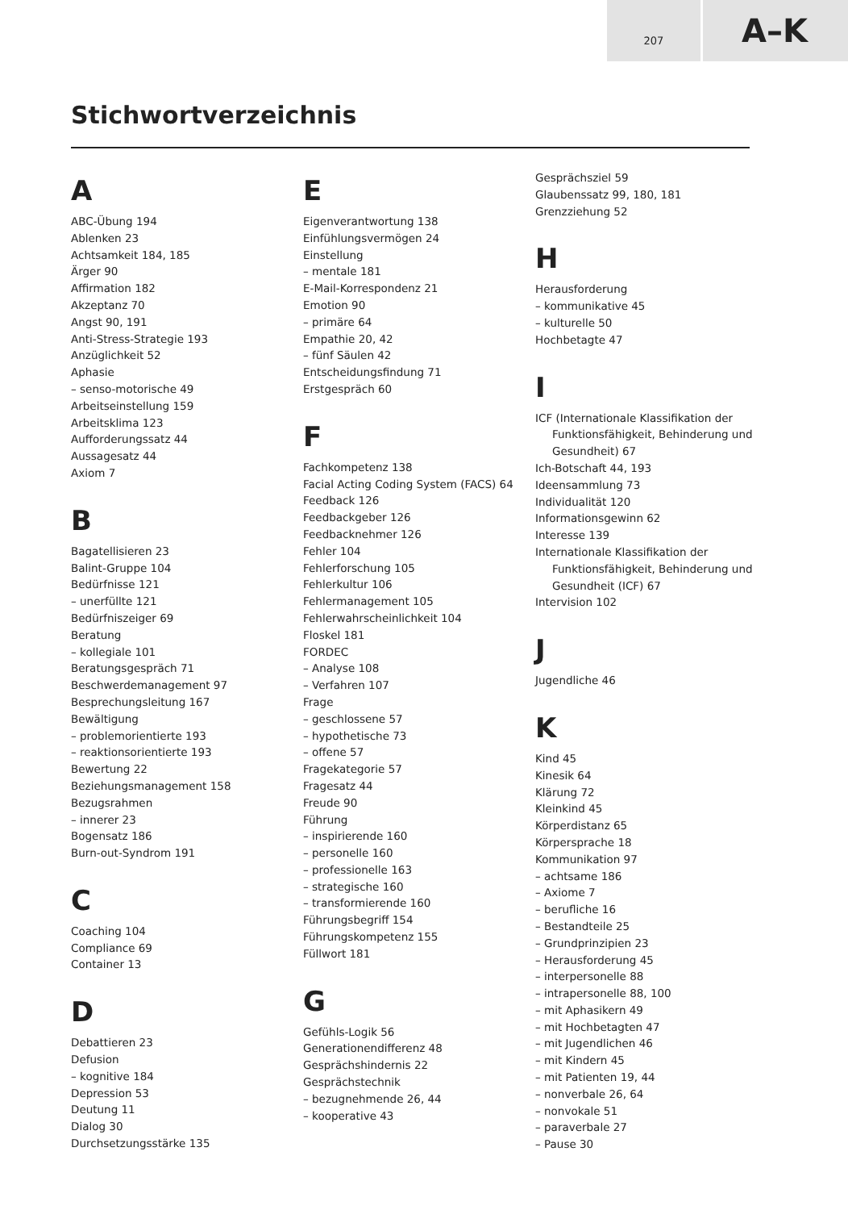207
A–K
Stichwortverzeichnis
A
ABC-Übung 194
Ablenken 23
Achtsamkeit 184, 185
Ärger 90
Affirmation 182
Akzeptanz 70
Angst 90, 191
Anti-Stress-Strategie 193
Anzüglichkeit 52
Aphasie
– senso-motorische 49
Arbeitseinstellung 159
Arbeitsklima 123
Aufforderungssatz 44
Aussagesatz 44
Axiom 7
B
Bagatellisieren 23
Balint-Gruppe 104
Bedürfnisse 121
– unerfüllte 121
Bedürfniszeiger 69
Beratung
– kollegiale 101
Beratungsgespräch 71
Beschwerdemanagement 97
Besprechungsleitung 167
Bewältigung
– problemorientierte 193
– reaktionsorientierte 193
Bewertung 22
Beziehungsmanagement 158
Bezugsrahmen
– innerer 23
Bogensatz 186
Burn-out-Syndrom 191
C
Coaching 104
Compliance 69
Container 13
D
Debattieren 23
Defusion
– kognitive 184
Depression 53
Deutung 11
Dialog 30
Durchsetzungsstärke 135
E
Eigenverantwortung 138
Einfühlungsvermögen 24
Einstellung
– mentale 181
E-Mail-Korrespondenz 21
Emotion 90
– primäre 64
Empathie 20, 42
– fünf Säulen 42
Entscheidungsfindung 71
Erstgespräch 60
F
Fachkompetenz 138
Facial Acting Coding System (FACS) 64
Feedback 126
Feedbackgeber 126
Feedbacknehmer 126
Fehler 104
Fehlerforschung 105
Fehlerkultur 106
Fehlermanagement 105
Fehlerwahrscheinlichkeit 104
Floskel 181
FORDEC
– Analyse 108
– Verfahren 107
Frage
– geschlossene 57
– hypothetische 73
– offene 57
Fragekategorie 57
Fragesatz 44
Freude 90
Führung
– inspirierende 160
– personelle 160
– professionelle 163
– strategische 160
– transformierende 160
Führungsbegriff 154
Führungskompetenz 155
Füllwort 181
G
Gefühls-Logik 56
Generationendifferenz 48
Gesprächshindernis 22
Gesprächstechnik
– bezugnehmende 26, 44
– kooperative 43
Gesprächsziel 59
Glaubenssatz 99, 180, 181
Grenzziehung 52
H
Herausforderung
– kommunikative 45
– kulturelle 50
Hochbetagte 47
I
ICF (Internationale Klassifikation der Funktionsfähigkeit, Behinderung und Gesundheit) 67
Ich-Botschaft 44, 193
Ideensammlung 73
Individualität 120
Informationsgewinn 62
Interesse 139
Internationale Klassifikation der Funktionsfähigkeit, Behinderung und Gesundheit (ICF) 67
Intervision 102
J
Jugendliche 46
K
Kind 45
Kinesik 64
Klärung 72
Kleinkind 45
Körperdistanz 65
Körpersprache 18
Kommunikation 97
– achtsame 186
– Axiome 7
– berufliche 16
– Bestandteile 25
– Grundprinzipien 23
– Herausforderung 45
– interpersonelle 88
– intrapersonelle 88, 100
– mit Aphasikern 49
– mit Hochbetagten 47
– mit Jugendlichen 46
– mit Kindern 45
– mit Patienten 19, 44
– nonverbale 26, 64
– nonvokale 51
– paraverbale 27
– Pause 30